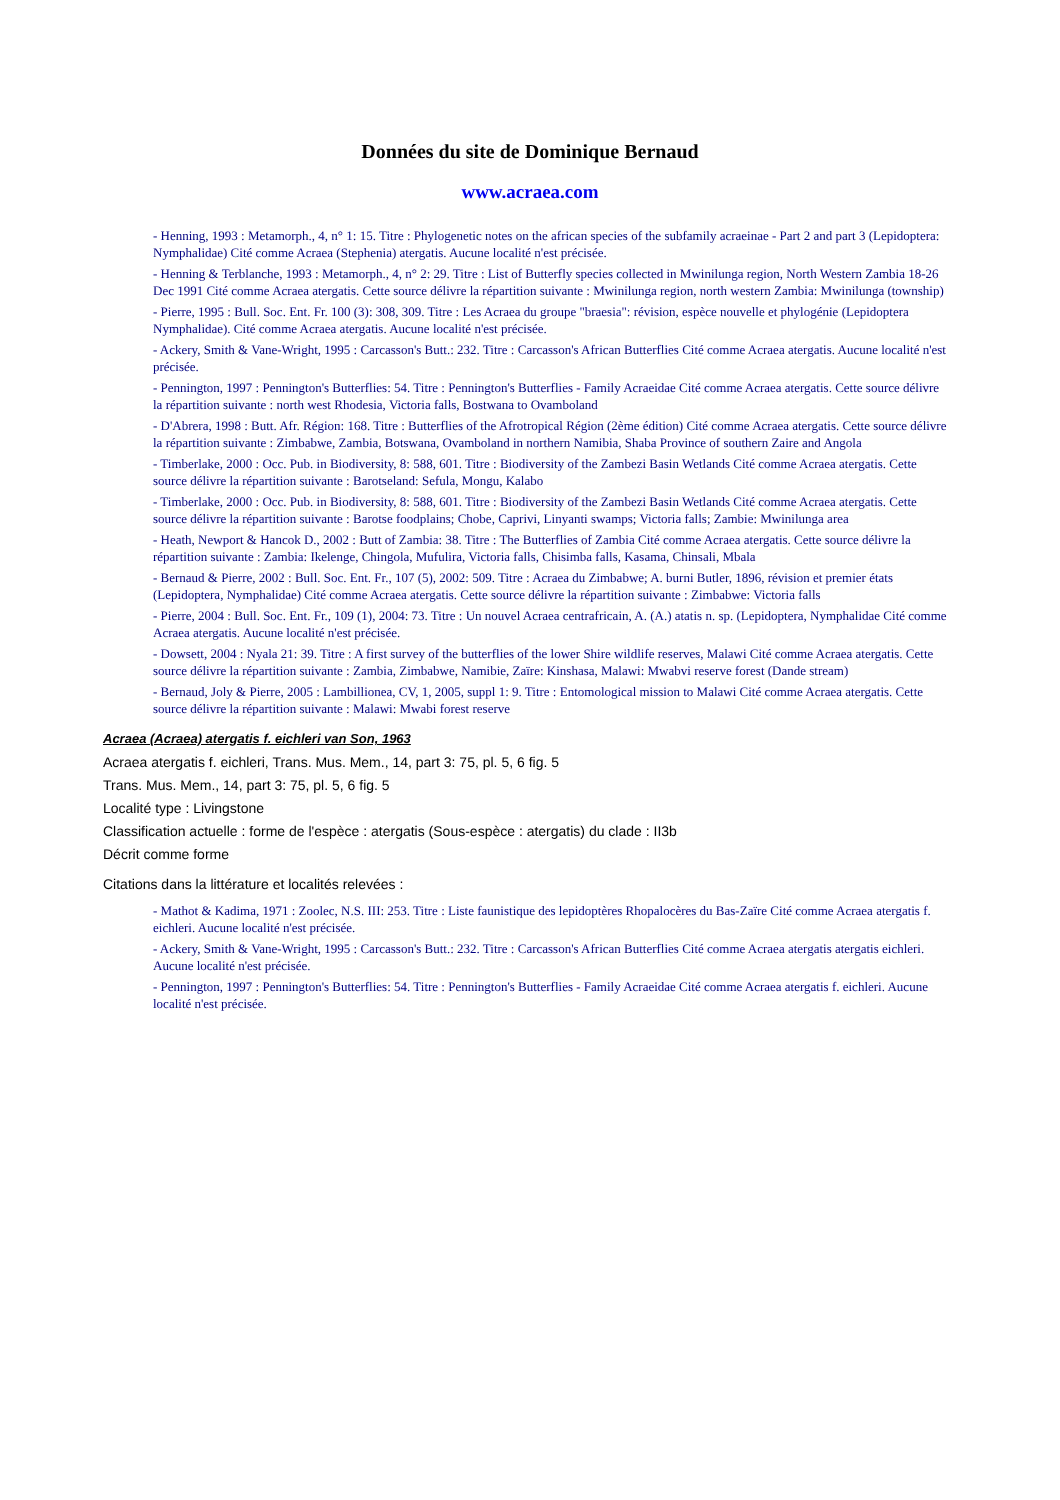Données du site de Dominique Bernaud
www.acraea.com
- Henning, 1993 : Metamorph., 4, n° 1: 15. Titre : Phylogenetic notes on the african species of the subfamily acraeinae - Part 2 and part 3 (Lepidoptera: Nymphalidae) Cité comme Acraea (Stephenia) atergatis. Aucune localité n'est précisée.
- Henning & Terblanche, 1993 : Metamorph., 4, n° 2: 29. Titre : List of Butterfly species collected in Mwinilunga region, North Western Zambia 18-26 Dec 1991 Cité comme Acraea atergatis. Cette source délivre la répartition suivante : Mwinilunga region, north western Zambia: Mwinilunga (township)
- Pierre, 1995 : Bull. Soc. Ent. Fr. 100 (3): 308, 309. Titre : Les Acraea du groupe "braesia": révision, espèce nouvelle et phylogénie (Lepidoptera Nymphalidae). Cité comme Acraea atergatis. Aucune localité n'est précisée.
- Ackery, Smith & Vane-Wright, 1995 : Carcasson's Butt.: 232. Titre : Carcasson's African Butterflies Cité comme Acraea atergatis. Aucune localité n'est précisée.
- Pennington, 1997 : Pennington's Butterflies: 54. Titre : Pennington's Butterflies - Family Acraeidae Cité comme Acraea atergatis. Cette source délivre la répartition suivante : north west Rhodesia, Victoria falls, Bostwana to Ovamboland
- D'Abrera, 1998 : Butt. Afr. Région: 168. Titre : Butterflies of the Afrotropical Région (2ème édition) Cité comme Acraea atergatis. Cette source délivre la répartition suivante : Zimbabwe, Zambia, Botswana, Ovamboland in northern Namibia, Shaba Province of southern Zaire and Angola
- Timberlake, 2000 : Occ. Pub. in Biodiversity, 8: 588, 601. Titre : Biodiversity of the Zambezi Basin Wetlands Cité comme Acraea atergatis. Cette source délivre la répartition suivante : Barotseland: Sefula, Mongu, Kalabo
- Timberlake, 2000 : Occ. Pub. in Biodiversity, 8: 588, 601. Titre : Biodiversity of the Zambezi Basin Wetlands Cité comme Acraea atergatis. Cette source délivre la répartition suivante : Barotse foodplains; Chobe, Caprivi, Linyanti swamps; Victoria falls; Zambie: Mwinilunga area
- Heath, Newport & Hancok D., 2002 : Butt of Zambia: 38. Titre : The Butterflies of Zambia Cité comme Acraea atergatis. Cette source délivre la répartition suivante : Zambia: Ikelenge, Chingola, Mufulira, Victoria falls, Chisimba falls, Kasama, Chinsali, Mbala
- Bernaud & Pierre, 2002 : Bull. Soc. Ent. Fr., 107 (5), 2002: 509. Titre : Acraea du Zimbabwe; A. burni Butler, 1896, révision et premier états (Lepidoptera, Nymphalidae) Cité comme Acraea atergatis. Cette source délivre la répartition suivante : Zimbabwe: Victoria falls
- Pierre, 2004 : Bull. Soc. Ent. Fr., 109 (1), 2004: 73. Titre : Un nouvel Acraea centrafricain, A. (A.) atatis n. sp. (Lepidoptera, Nymphalidae Cité comme Acraea atergatis. Aucune localité n'est précisée.
- Dowsett, 2004 : Nyala 21: 39. Titre : A first survey of the butterflies of the lower Shire wildlife reserves, Malawi Cité comme Acraea atergatis. Cette source délivre la répartition suivante : Zambia, Zimbabwe, Namibie, Zaïre: Kinshasa, Malawi: Mwabvi reserve forest (Dande stream)
- Bernaud, Joly & Pierre, 2005 : Lambillionea, CV, 1, 2005, suppl 1: 9. Titre : Entomological mission to Malawi Cité comme Acraea atergatis. Cette source délivre la répartition suivante : Malawi: Mwabi forest reserve
Acraea (Acraea) atergatis f. eichleri van Son, 1963
Acraea atergatis f. eichleri, Trans. Mus. Mem., 14, part 3: 75, pl. 5, 6 fig. 5
Trans. Mus. Mem., 14, part 3: 75, pl. 5, 6 fig. 5
Localité type : Livingstone
Classification actuelle : forme de l'espèce : atergatis (Sous-espèce : atergatis) du clade : II3b
Décrit comme forme
Citations dans la littérature et localités relevées :
- Mathot & Kadima, 1971 : Zoolec, N.S. III: 253. Titre : Liste faunistique des lepidoptères Rhopalocères du Bas-Zaïre Cité comme Acraea atergatis f. eichleri. Aucune localité n'est précisée.
- Ackery, Smith & Vane-Wright, 1995 : Carcasson's Butt.: 232. Titre : Carcasson's African Butterflies Cité comme Acraea atergatis atergatis eichleri. Aucune localité n'est précisée.
- Pennington, 1997 : Pennington's Butterflies: 54. Titre : Pennington's Butterflies - Family Acraeidae Cité comme Acraea atergatis f. eichleri. Aucune localité n'est précisée.